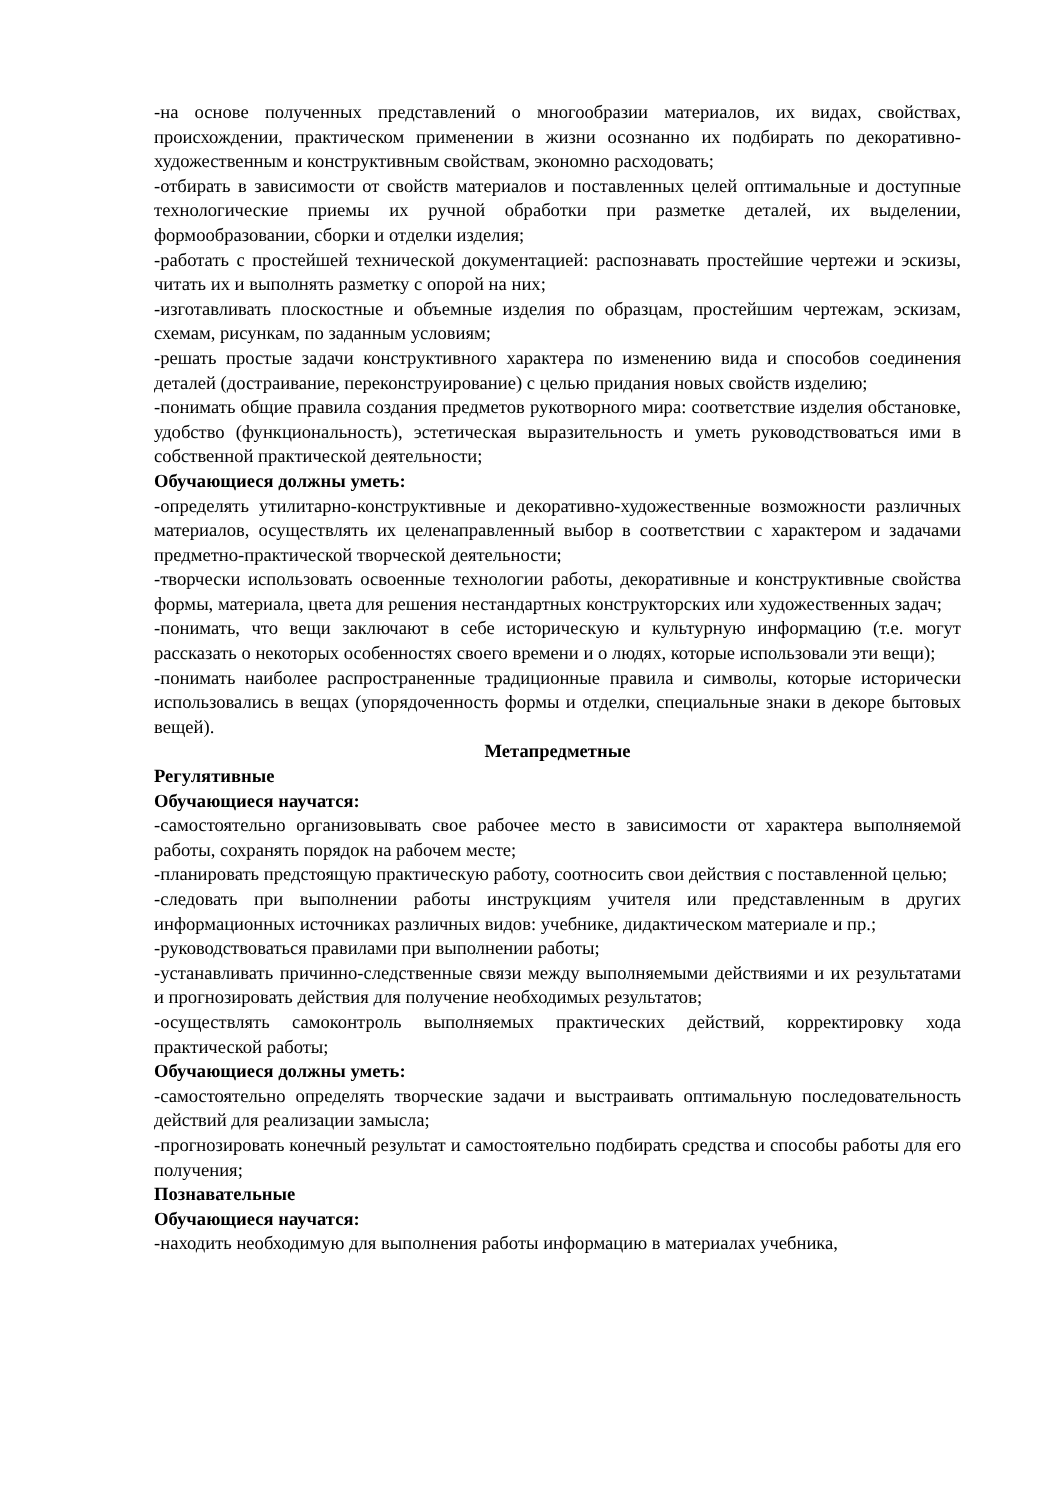-на основе полученных представлений о многообразии материалов, их видах, свойствах, происхождении, практическом применении в жизни осознанно их подбирать по декоративно-художественным и конструктивным свойствам, экономно расходовать;
-отбирать в зависимости от свойств материалов и поставленных целей оптимальные и доступные технологические приемы их ручной обработки при разметке деталей, их выделении, формообразовании, сборки и отделки изделия;
-работать с простейшей технической документацией: распознавать простейшие чертежи и эскизы, читать их и выполнять разметку с опорой на них;
-изготавливать плоскостные и объемные изделия по образцам, простейшим чертежам, эскизам, схемам, рисункам, по заданным условиям;
-решать простые задачи конструктивного характера по изменению вида и способов соединения деталей (достраивание, переконструирование) с целью придания новых свойств изделию;
-понимать общие правила создания предметов рукотворного мира: соответствие изделия обстановке, удобство (функциональность), эстетическая выразительность и уметь руководствоваться ими в собственной практической деятельности;
Обучающиеся должны уметь:
-определять утилитарно-конструктивные и декоративно-художественные возможности различных материалов, осуществлять их целенаправленный выбор в соответствии с характером и задачами предметно-практической творческой деятельности;
-творчески использовать освоенные технологии работы, декоративные и конструктивные свойства формы, материала, цвета для решения нестандартных конструкторских или художественных задач;
-понимать, что вещи заключают в себе историческую и культурную информацию (т.е. могут рассказать о некоторых особенностях своего времени и о людях, которые использовали эти вещи);
-понимать наиболее распространенные традиционные правила и символы, которые исторически использовались в вещах (упорядоченность формы и отделки, специальные знаки в декоре бытовых вещей).
Метапредметные
Регулятивные
Обучающиеся научатся:
-самостоятельно организовывать свое рабочее место в зависимости от характера выполняемой работы, сохранять порядок на рабочем месте;
-планировать предстоящую практическую работу, соотносить свои действия с поставленной целью;
-следовать при выполнении работы инструкциям учителя или представленным в других информационных источниках различных видов: учебнике, дидактическом материале и пр.;
-руководствоваться правилами при выполнении работы;
-устанавливать причинно-следственные связи между выполняемыми действиями и их результатами и прогнозировать действия для получение необходимых результатов;
-осуществлять самоконтроль выполняемых практических действий, корректировку хода практической работы;
Обучающиеся должны уметь:
-самостоятельно определять творческие задачи и выстраивать оптимальную последовательность действий для реализации замысла;
-прогнозировать конечный результат и самостоятельно подбирать средства и способы работы для его получения;
Познавательные
Обучающиеся научатся:
-находить необходимую для выполнения работы информацию в материалах учебника,